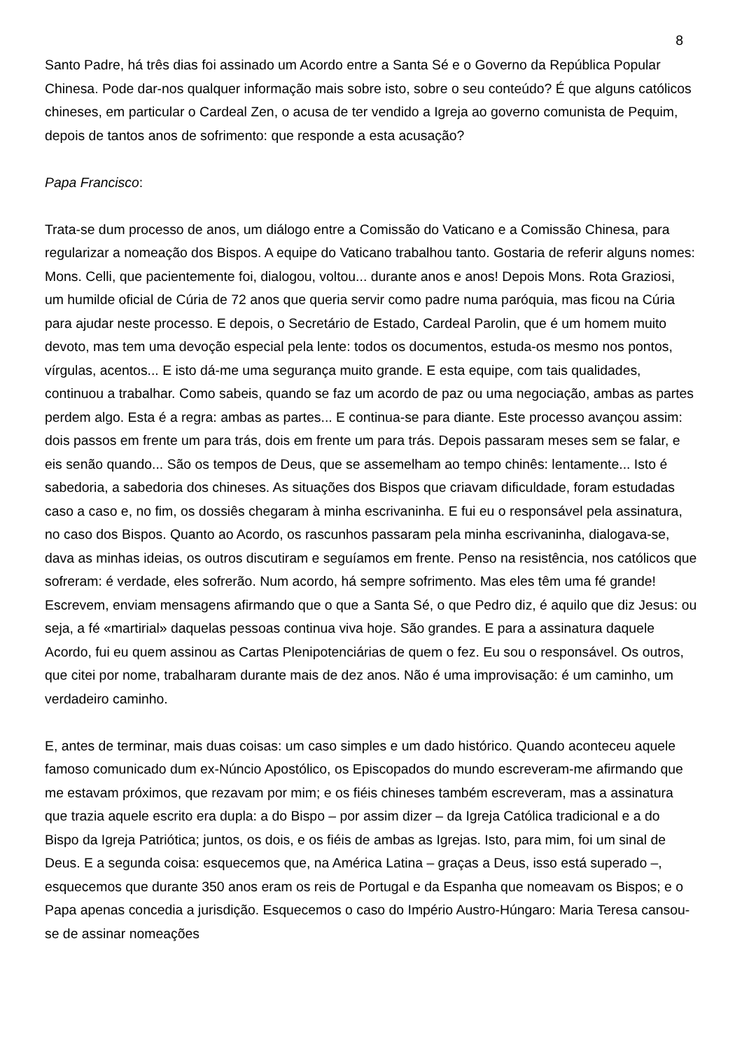8
Santo Padre, há três dias foi assinado um Acordo entre a Santa Sé e o Governo da República Popular Chinesa. Pode dar-nos qualquer informação mais sobre isto, sobre o seu conteúdo? É que alguns católicos chineses, em particular o Cardeal Zen, o acusa de ter vendido a Igreja ao governo comunista de Pequim, depois de tantos anos de sofrimento: que responde a esta acusação?
Papa Francisco:
Trata-se dum processo de anos, um diálogo entre a Comissão do Vaticano e a Comissão Chinesa, para regularizar a nomeação dos Bispos. A equipe do Vaticano trabalhou tanto. Gostaria de referir alguns nomes: Mons. Celli, que pacientemente foi, dialogou, voltou... durante anos e anos! Depois Mons. Rota Graziosi, um humilde oficial de Cúria de 72 anos que queria servir como padre numa paróquia, mas ficou na Cúria para ajudar neste processo. E depois, o Secretário de Estado, Cardeal Parolin, que é um homem muito devoto, mas tem uma devoção especial pela lente: todos os documentos, estuda-os mesmo nos pontos, vírgulas, acentos... E isto dá-me uma segurança muito grande. E esta equipe, com tais qualidades, continuou a trabalhar. Como sabeis, quando se faz um acordo de paz ou uma negociação, ambas as partes perdem algo. Esta é a regra: ambas as partes... E continua-se para diante. Este processo avançou assim: dois passos em frente um para trás, dois em frente um para trás. Depois passaram meses sem se falar, e eis senão quando... São os tempos de Deus, que se assemelham ao tempo chinês: lentamente... Isto é sabedoria, a sabedoria dos chineses. As situações dos Bispos que criavam dificuldade, foram estudadas caso a caso e, no fim, os dossiês chegaram à minha escrivaninha. E fui eu o responsável pela assinatura, no caso dos Bispos. Quanto ao Acordo, os rascunhos passaram pela minha escrivaninha, dialogava-se, dava as minhas ideias, os outros discutiram e seguíamos em frente. Penso na resistência, nos católicos que sofreram: é verdade, eles sofrerão. Num acordo, há sempre sofrimento. Mas eles têm uma fé grande! Escrevem, enviam mensagens afirmando que o que a Santa Sé, o que Pedro diz, é aquilo que diz Jesus: ou seja, a fé «martirial» daquelas pessoas continua viva hoje. São grandes. E para a assinatura daquele Acordo, fui eu quem assinou as Cartas Plenipotenciárias de quem o fez. Eu sou o responsável. Os outros, que citei por nome, trabalharam durante mais de dez anos. Não é uma improvisação: é um caminho, um verdadeiro caminho.
E, antes de terminar, mais duas coisas: um caso simples e um dado histórico. Quando aconteceu aquele famoso comunicado dum ex-Núncio Apostólico, os Episcopados do mundo escreveram-me afirmando que me estavam próximos, que rezavam por mim; e os fiéis chineses também escreveram, mas a assinatura que trazia aquele escrito era dupla: a do Bispo – por assim dizer – da Igreja Católica tradicional e a do Bispo da Igreja Patriótica; juntos, os dois, e os fiéis de ambas as Igrejas. Isto, para mim, foi um sinal de Deus. E a segunda coisa: esquecemos que, na América Latina – graças a Deus, isso está superado –, esquecemos que durante 350 anos eram os reis de Portugal e da Espanha que nomeavam os Bispos; e o Papa apenas concedia a jurisdição. Esquecemos o caso do Império Austro-Húngaro: Maria Teresa cansou-se de assinar nomeações